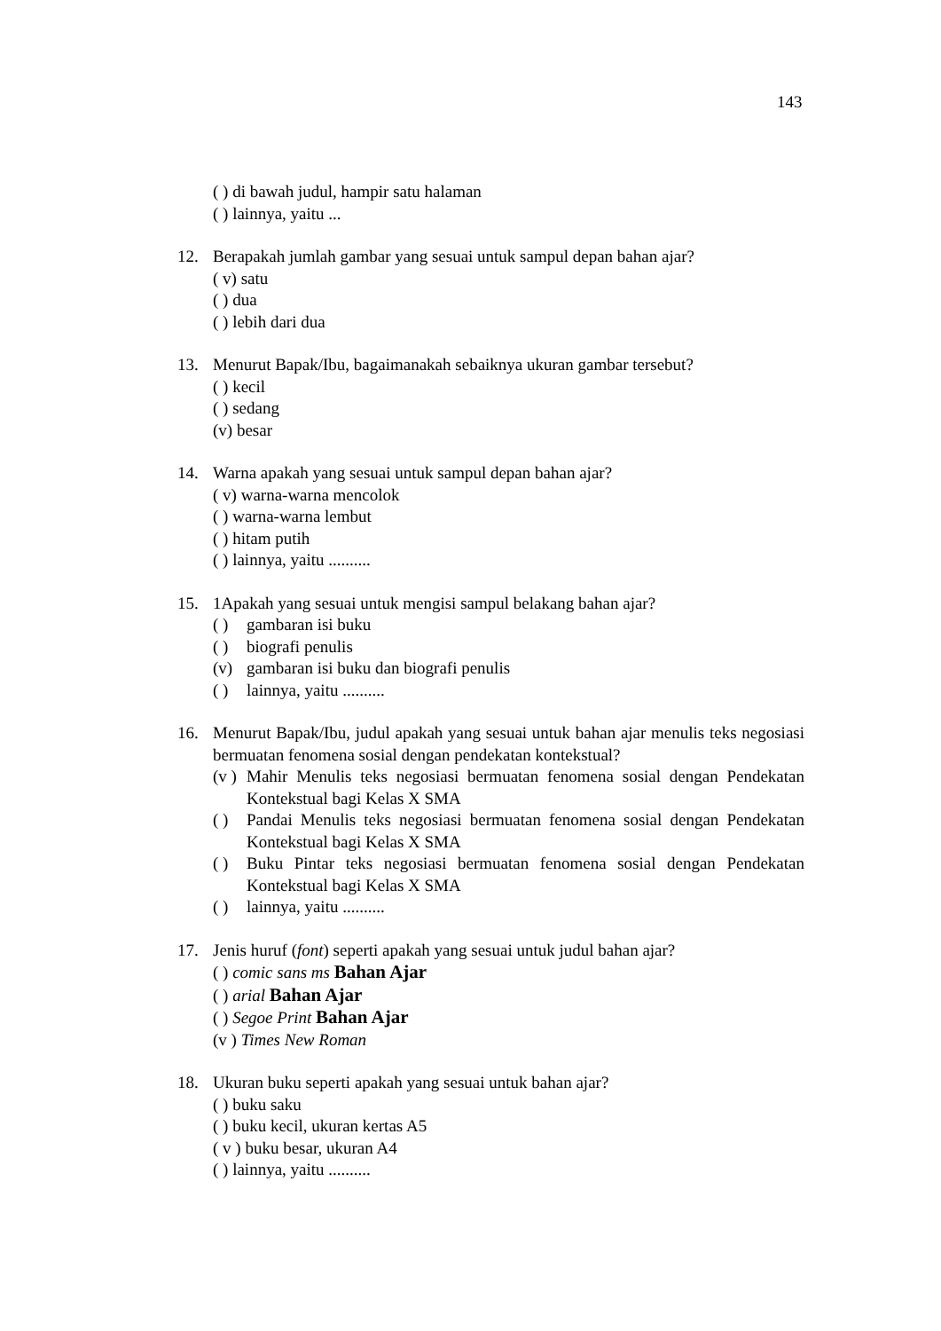143
( ) di bawah judul, hampir satu halaman
( ) lainnya, yaitu ...
12. Berapakah jumlah gambar yang sesuai untuk sampul depan bahan ajar?
( v) satu
( ) dua
( ) lebih dari dua
13. Menurut Bapak/Ibu, bagaimanakah sebaiknya ukuran gambar tersebut?
( ) kecil
( ) sedang
(v) besar
14. Warna apakah yang sesuai untuk sampul depan bahan ajar?
( v) warna-warna mencolok
( ) warna-warna lembut
( ) hitam putih
( ) lainnya, yaitu ..........
15. 1Apakah yang sesuai untuk mengisi sampul belakang bahan ajar?
( ) gambaran isi buku
( ) biografi penulis
(v) gambaran isi buku dan biografi penulis
( ) lainnya, yaitu ..........
16. Menurut Bapak/Ibu, judul apakah yang sesuai untuk bahan ajar menulis teks negosiasi bermuatan fenomena sosial dengan pendekatan kontekstual?
(v ) Mahir Menulis teks negosiasi bermuatan fenomena sosial dengan Pendekatan Kontekstual bagi Kelas X SMA
( ) Pandai Menulis teks negosiasi bermuatan fenomena sosial dengan Pendekatan Kontekstual bagi Kelas X SMA
( ) Buku Pintar teks negosiasi bermuatan fenomena sosial dengan Pendekatan Kontekstual bagi Kelas X SMA
( ) lainnya, yaitu ..........
17. Jenis huruf (font) seperti apakah yang sesuai untuk judul bahan ajar?
( ) comic sans ms Bahan Ajar
( ) arial Bahan Ajar
( ) Segoe Print Bahan Ajar
(v ) Times New Roman
18. Ukuran buku seperti apakah yang sesuai untuk bahan ajar?
( ) buku saku
( ) buku kecil, ukuran kertas A5
( v ) buku besar, ukuran A4
( ) lainnya, yaitu ..........